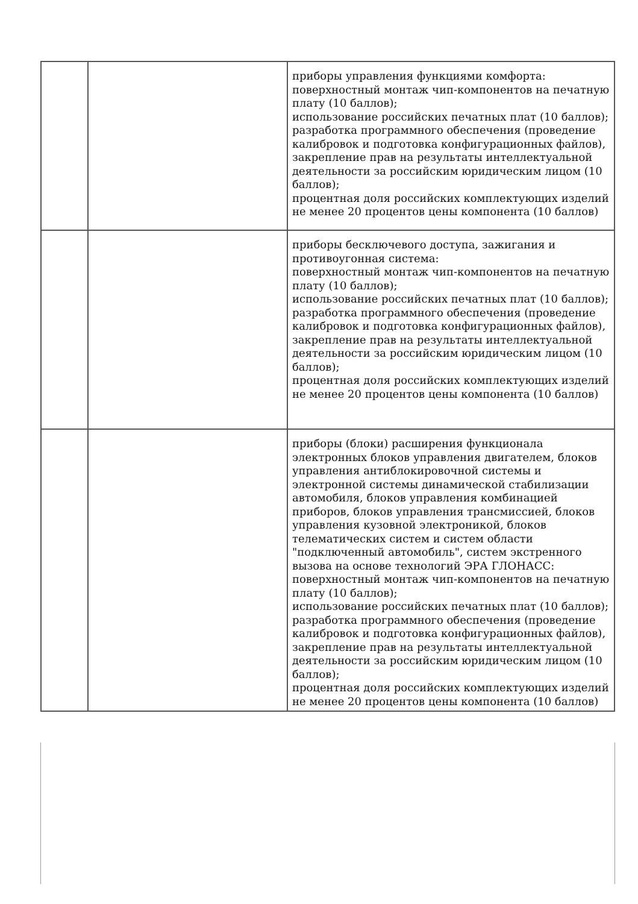| | | приборы управления функциями комфорта: поверхностный монтаж чип-компонентов на печатную плату (10 баллов); использование российских печатных плат (10 баллов); разработка программного обеспечения (проведение калибровок и подготовка конфигурационных файлов), закрепление прав на результаты интеллектуальной деятельности за российским юридическим лицом (10 баллов); процентная доля российских комплектующих изделий не менее 20 процентов цены компонента (10 баллов) |
| | | приборы бесключевого доступа, зажигания и противоугонная система: поверхностный монтаж чип-компонентов на печатную плату (10 баллов); использование российских печатных плат (10 баллов); разработка программного обеспечения (проведение калибровок и подготовка конфигурационных файлов), закрепление прав на результаты интеллектуальной деятельности за российским юридическим лицом (10 баллов); процентная доля российских комплектующих изделий не менее 20 процентов цены компонента (10 баллов) |
| | | приборы (блоки) расширения функционала электронных блоков управления двигателем, блоков управления антиблокировочной системы и электронной системы динамической стабилизации автомобиля, блоков управления комбинацией приборов, блоков управления трансмиссией, блоков управления кузовной электроникой, блоков телематических систем и систем области "подключенный автомобиль", систем экстренного вызова на основе технологий ЭРА ГЛОНАСС: поверхностный монтаж чип-компонентов на печатную плату (10 баллов); использование российских печатных плат (10 баллов); разработка программного обеспечения (проведение калибровок и подготовка конфигурационных файлов), закрепление прав на результаты интеллектуальной деятельности за российским юридическим лицом (10 баллов); процентная доля российских комплектующих изделий не менее 20 процентов цены компонента (10 баллов) |